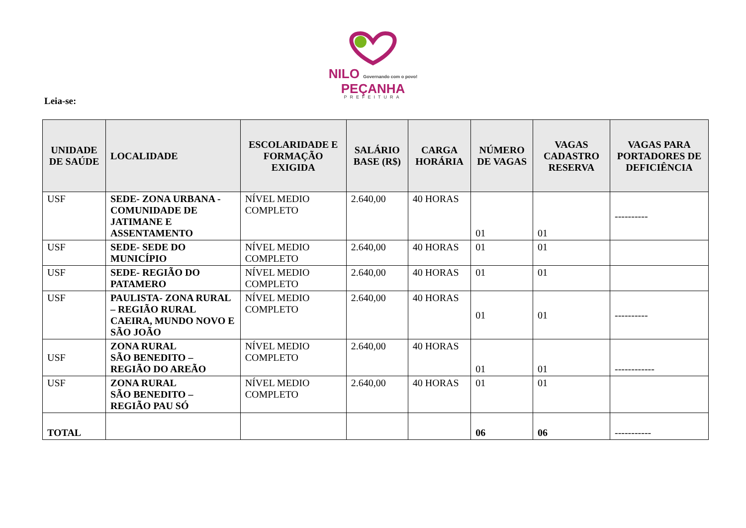NILO Governando com o povo!
PEÇANHA
PREFEITURA
Leia-se:
| UNIDADE DE SAÚDE | LOCALIDADE | ESCOLARIDADE E FORMAÇÃO EXIGIDA | SALÁRIO BASE (R$) | CARGA HORÁRIA | NÚMERO DE VAGAS | VAGAS CADASTRO RESERVA | VAGAS PARA PORTADORES DE DEFICIÊNCIA |
| --- | --- | --- | --- | --- | --- | --- | --- |
| USF | SEDE- ZONA URBANA - COMUNIDADE DE JATIMANE E ASSENTAMENTO | NÍVEL MEDIO COMPLETO | 2.640,00 | 40 HORAS | 01 | 01 | ---------- |
| USF | SEDE- SEDE DO MUNICÍPIO | NÍVEL MEDIO COMPLETO | 2.640,00 | 40 HORAS | 01 | 01 | |
| USF | SEDE- REGIÃO DO PATAMERO | NÍVEL MEDIO COMPLETO | 2.640,00 | 40 HORAS | 01 | 01 | |
| USF | PAULISTA- ZONA RURAL – REGIÃO RURAL CAEIRA, MUNDO NOVO E SÃO JOÃO | NÍVEL MEDIO COMPLETO | 2.640,00 | 40 HORAS | 01 | 01 | ---------- |
| USF | ZONA RURAL SÃO BENEDITO – REGIÃO DO AREÃO | NÍVEL MEDIO COMPLETO | 2.640,00 | 40 HORAS | 01 | 01 | ------------ |
| USF | ZONA RURAL SÃO BENEDITO – REGIÃO PAU SÓ | NÍVEL MEDIO COMPLETO | 2.640,00 | 40 HORAS | 01 | 01 | |
| TOTAL | | | | | 06 | 06 | ----------- |